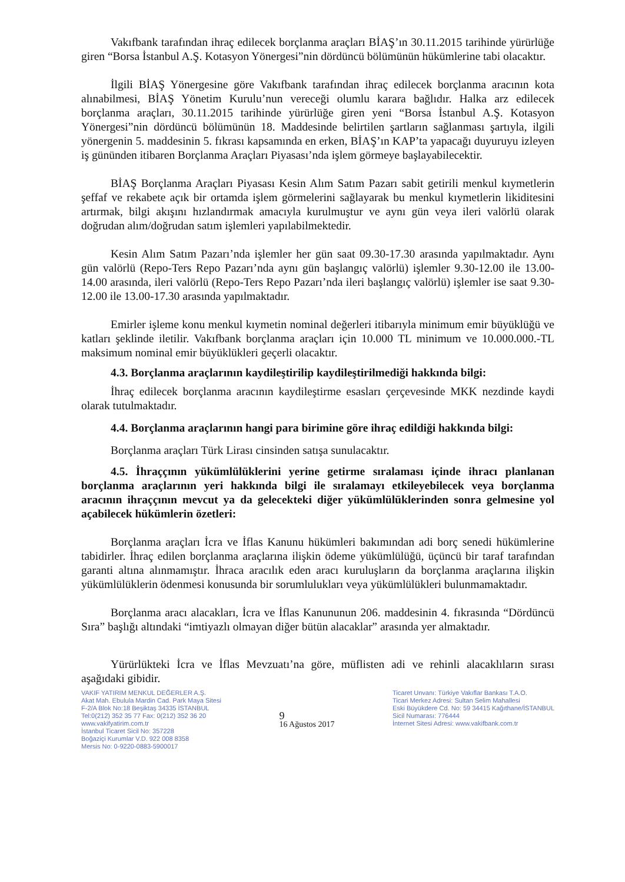Vakıfbank tarafından ihraç edilecek borçlanma araçları BİAŞ’ın 30.11.2015 tarihinde yürürlüğe giren “Borsa İstanbul A.Ş. Kotasyon Yönergesi”nin dördüncü bölümünün hükümlerine tabi olacaktır.
İlgili BİAŞ Yönergesine göre Vakıfbank tarafından ihraç edilecek borçlanma aracının kota alınabilmesi, BİAŞ Yönetim Kurulu’nun vereceği olumlu karara bağlıdır. Halka arz edilecek borçlanma araçları, 30.11.2015 tarihinde yürürlüğe giren yeni “Borsa İstanbul A.Ş. Kotasyon Yönergesi”nin dördüncü bölümünün 18. Maddesinde belirtilen şartların sağlanması şartıyla, ilgili yönergenin 5. maddesinin 5. fıkrası kapsamında en erken, BİAŞ’ın KAP’ta yapacağı duyuruyu izleyen iş gününden itibaren Borçlanma Araçları Piyasası’nda işlem görmeye başlayabilecektir.
BİAŞ Borçlanma Araçları Piyasası Kesin Alım Satım Pazarı sabit getirili menkul kıymetlerin şeffaf ve rekabete açık bir ortamda işlem görmelerini sağlayarak bu menkul kıymetlerin likiditesini artırmak, bilgi akışını hızlandırmak amacıyla kurulmuştur ve aynı gün veya ileri valörlü olarak doğrudan alım/doğrudan satım işlemleri yapılabilmektedir.
Kesin Alım Satım Pazarı’nda işlemler her gün saat 09.30-17.30 arasında yapılmaktadır. Aynı gün valörlü (Repo-Ters Repo Pazarı’nda aynı gün başlangıç valörlü) işlemler 9.30-12.00 ile 13.00-14.00 arasında, ileri valörlü (Repo-Ters Repo Pazarı’nda ileri başlangıç valörlü) işlemler ise saat 9.30-12.00 ile 13.00-17.30 arasında yapılmaktadır.
Emirler işleme konu menkul kıymetin nominal değerleri itibarıyla minimum emir büyüklüğü ve katları şeklinde iletilir. Vakıfbank borçlanma araçları için 10.000 TL minimum ve 10.000.000.-TL maksimum nominal emir büyüklükleri geçerli olacaktır.
4.3. Borçlanma araçlarının kaydileştirilip kaydileştirilmediği hakkında bilgi:
İhraç edilecek borçlanma aracının kaydileştirme esasları çerçevesinde MKK nezdinde kaydi olarak tutulmaktadır.
4.4. Borçlanma araçlarının hangi para birimine göre ihraç edildiği hakkında bilgi:
Borçlanma araçları Türk Lirası cinsinden satışa sunulacaktır.
4.5. İhraççının yükümlülüklerini yerine getirme sıralaması içinde ihracı planlanan borçlanma araçlarının yeri hakkında bilgi ile sıralamayı etkileyebilecek veya borçlanma aracının ihraççının mevcut ya da gelecekteki diğer yükümlülüklerinden sonra gelmesine yol açabilecek hükümlerin özetleri:
Borçlanma araçları İcra ve İflas Kanunu hükümleri bakımından adi borç senedi hükümlerine tabidirler. İhraç edilen borçlanma araçlarına ilişkin ödeme yükümlülüğü, üçüncü bir taraf tarafından garanti altına alınmamıştır. İhraca aracılık eden aracı kuruluşların da borçlanma araçlarına ilişkin yükümlülüklerin ödenmesi konusunda bir sorumlulukları veya yükümlülükleri bulunmamaktadır.
Borçlanma aracı alacakları, İcra ve İflas Kanununun 206. maddesinin 4. fıkrasında “Dördüncü Sıra” başlığı altındaki “imtiyazlı olmayan diğer bütün alacaklar” arasında yer almaktadır.
Yürürlükteki İcra ve İflas Mevzuatı’na göre, müflisten adi ve rehinli alacaklıların sırası aşağıdaki gibidir.
VAKIF YATIRIM MENKUL DEĞERLER A.Ş.
Akat Mah. Ebulula Mardin Cad. Park Maya Sitesi
F-2/A Blok No:18 Beşiktaş 34335 İSTANBUL
Tel:0(212) 352 35 77 Fax: 0(212) 352 36 20
www.vakifyatirim.com.tr
İstanbul Ticaret Sicil No: 357228
Boğaziçi Kurumlar V.D. 922 008 8358
Mersis No: 0-9220-0883-5900017
9
16 Ağustos 2017
Ticaret Unvanı: Türkiye Vakıflar Bankası T.A.O.
Ticari Merkez Adresi: Sultan Selim Mahallesi
Eski Büyükdere Cd. No: 59 34415 Kağıthane/İSTANBUL
Sicil Numarası: 776444
İnternet Sitesi Adresi: www.vakifbank.com.tr